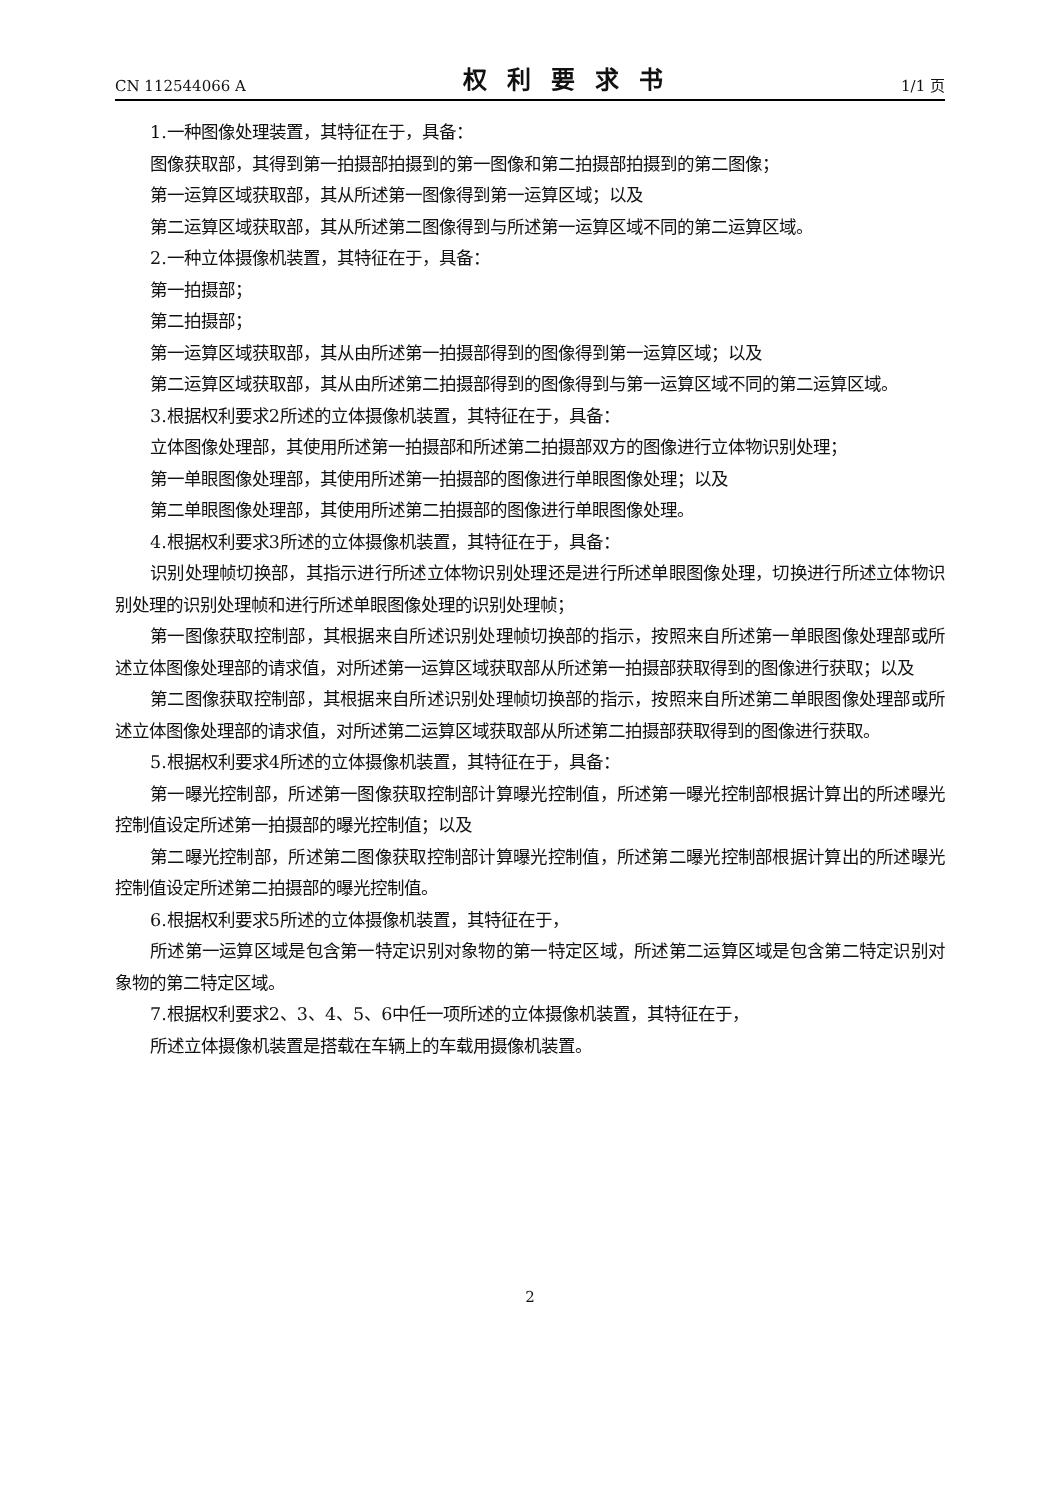CN 112544066 A 权利要求书 1/1 页
1.一种图像处理装置，其特征在于，具备：
图像获取部，其得到第一拍摄部拍摄到的第一图像和第二拍摄部拍摄到的第二图像；
第一运算区域获取部，其从所述第一图像得到第一运算区域；以及
第二运算区域获取部，其从所述第二图像得到与所述第一运算区域不同的第二运算区域。
2.一种立体摄像机装置，其特征在于，具备：
第一拍摄部；
第二拍摄部；
第一运算区域获取部，其从由所述第一拍摄部得到的图像得到第一运算区域；以及
第二运算区域获取部，其从由所述第二拍摄部得到的图像得到与第一运算区域不同的第二运算区域。
3.根据权利要求2所述的立体摄像机装置，其特征在于，具备：
立体图像处理部，其使用所述第一拍摄部和所述第二拍摄部双方的图像进行立体物识别处理；
第一单眼图像处理部，其使用所述第一拍摄部的图像进行单眼图像处理；以及
第二单眼图像处理部，其使用所述第二拍摄部的图像进行单眼图像处理。
4.根据权利要求3所述的立体摄像机装置，其特征在于，具备：
识别处理帧切换部，其指示进行所述立体物识别处理还是进行所述单眼图像处理，切换进行所述立体物识别处理的识别处理帧和进行所述单眼图像处理的识别处理帧；
第一图像获取控制部，其根据来自所述识别处理帧切换部的指示，按照来自所述第一单眼图像处理部或所述立体图像处理部的请求值，对所述第一运算区域获取部从所述第一拍摄部获取得到的图像进行获取；以及
第二图像获取控制部，其根据来自所述识别处理帧切换部的指示，按照来自所述第二单眼图像处理部或所述立体图像处理部的请求值，对所述第二运算区域获取部从所述第二拍摄部获取得到的图像进行获取。
5.根据权利要求4所述的立体摄像机装置，其特征在于，具备：
第一曝光控制部，所述第一图像获取控制部计算曝光控制值，所述第一曝光控制部根据计算出的所述曝光控制值设定所述第一拍摄部的曝光控制值；以及
第二曝光控制部，所述第二图像获取控制部计算曝光控制值，所述第二曝光控制部根据计算出的所述曝光控制值设定所述第二拍摄部的曝光控制值。
6.根据权利要求5所述的立体摄像机装置，其特征在于，
所述第一运算区域是包含第一特定识别对象物的第一特定区域，所述第二运算区域是包含第二特定识别对象物的第二特定区域。
7.根据权利要求2、3、4、5、6中任一项所述的立体摄像机装置，其特征在于，
所述立体摄像机装置是搭载在车辆上的车载用摄像机装置。
2